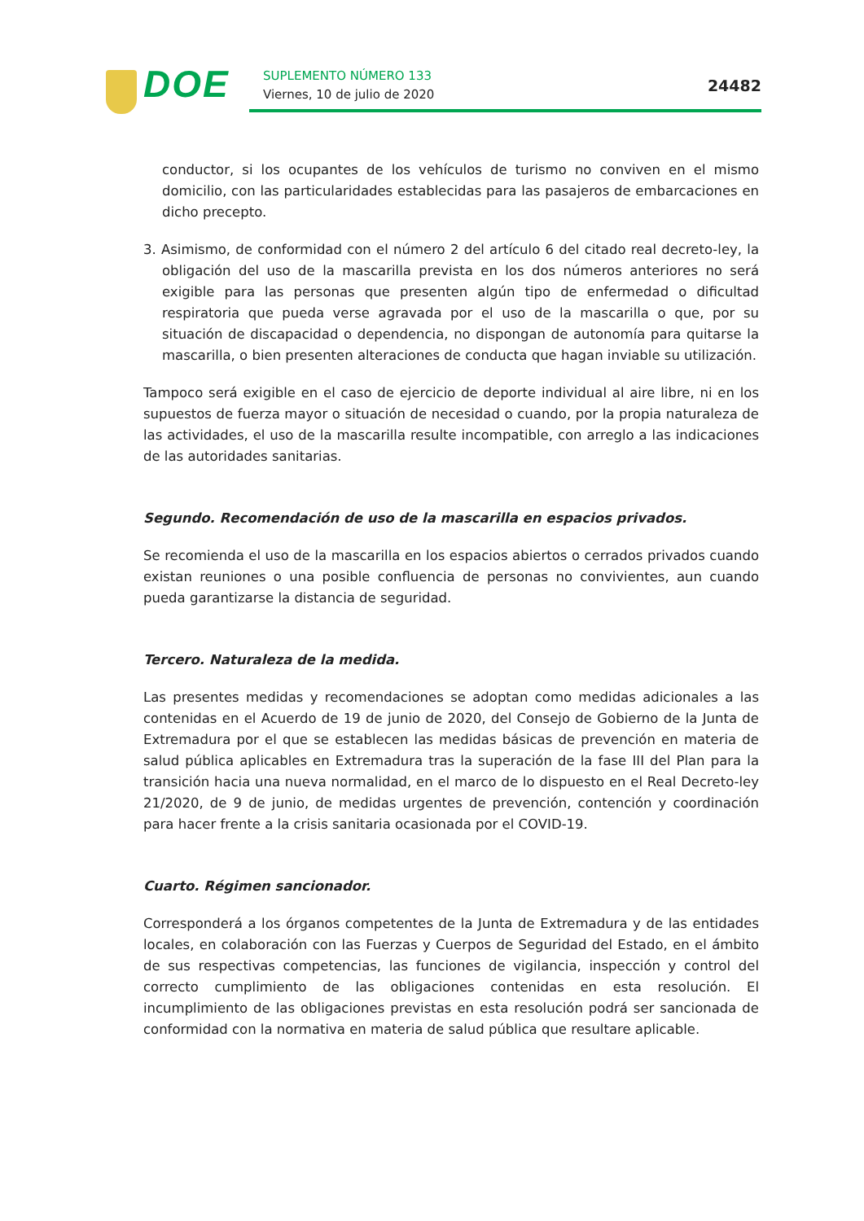DOE SUPLEMENTO NÚMERO 133
Viernes, 10 de julio de 2020 24482
conductor, si los ocupantes de los vehículos de turismo no conviven en el mismo domicilio, con las particularidades establecidas para las pasajeros de embarcaciones en dicho precepto.
3. Asimismo, de conformidad con el número 2 del artículo 6 del citado real decreto-ley, la obligación del uso de la mascarilla prevista en los dos números anteriores no será exigible para las personas que presenten algún tipo de enfermedad o dificultad respiratoria que pueda verse agravada por el uso de la mascarilla o que, por su situación de discapacidad o dependencia, no dispongan de autonomía para quitarse la mascarilla, o bien presenten alteraciones de conducta que hagan inviable su utilización.
Tampoco será exigible en el caso de ejercicio de deporte individual al aire libre, ni en los supuestos de fuerza mayor o situación de necesidad o cuando, por la propia naturaleza de las actividades, el uso de la mascarilla resulte incompatible, con arreglo a las indicaciones de las autoridades sanitarias.
Segundo. Recomendación de uso de la mascarilla en espacios privados.
Se recomienda el uso de la mascarilla en los espacios abiertos o cerrados privados cuando existan reuniones o una posible confluencia de personas no convivientes, aun cuando pueda garantizarse la distancia de seguridad.
Tercero. Naturaleza de la medida.
Las presentes medidas y recomendaciones se adoptan como medidas adicionales a las contenidas en el Acuerdo de 19 de junio de 2020, del Consejo de Gobierno de la Junta de Extremadura por el que se establecen las medidas básicas de prevención en materia de salud pública aplicables en Extremadura tras la superación de la fase III del Plan para la transición hacia una nueva normalidad, en el marco de lo dispuesto en el Real Decreto-ley 21/2020, de 9 de junio, de medidas urgentes de prevención, contención y coordinación para hacer frente a la crisis sanitaria ocasionada por el COVID-19.
Cuarto. Régimen sancionador.
Corresponderá a los órganos competentes de la Junta de Extremadura y de las entidades locales, en colaboración con las Fuerzas y Cuerpos de Seguridad del Estado, en el ámbito de sus respectivas competencias, las funciones de vigilancia, inspección y control del correcto cumplimiento de las obligaciones contenidas en esta resolución. El incumplimiento de las obligaciones previstas en esta resolución podrá ser sancionada de conformidad con la normativa en materia de salud pública que resultare aplicable.